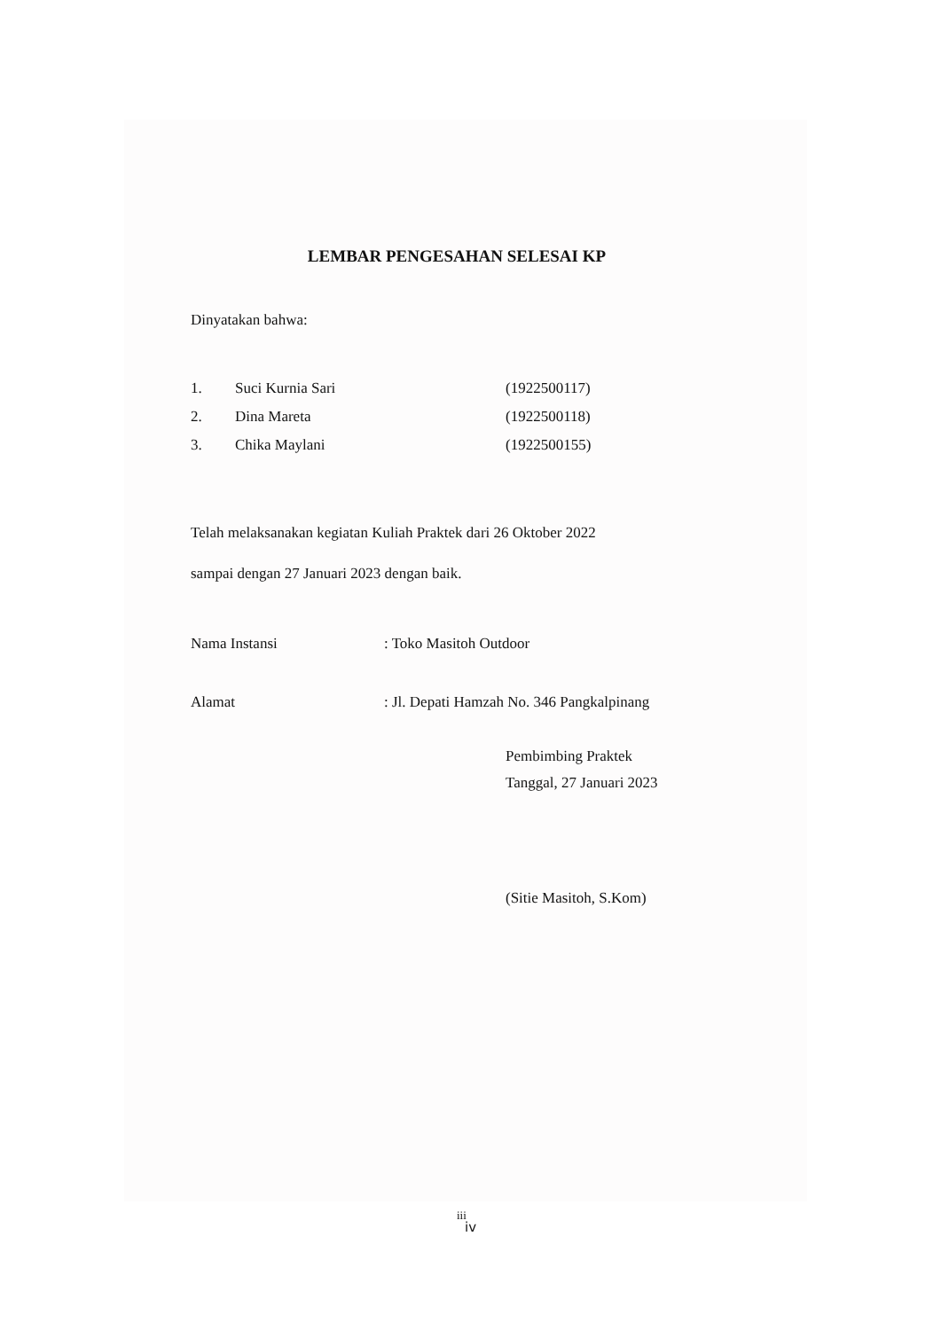LEMBAR PENGESAHAN SELESAI KP
Dinyatakan bahwa:
| 1. | Suci Kurnia Sari | (1922500117) |
| 2. | Dina Mareta | (1922500118) |
| 3. | Chika Maylani | (1922500155) |
Telah melaksanakan kegiatan Kuliah Praktek dari 26 Oktober 2022
sampai dengan 27 Januari 2023 dengan baik.
| Nama Instansi | : Toko Masitoh Outdoor |
| Alamat | : Jl. Depati Hamzah No. 346 Pangkalpinang |
Pembimbing Praktek
Tanggal, 27 Januari 2023
(Sitie Masitoh, S.Kom)
iii
iv